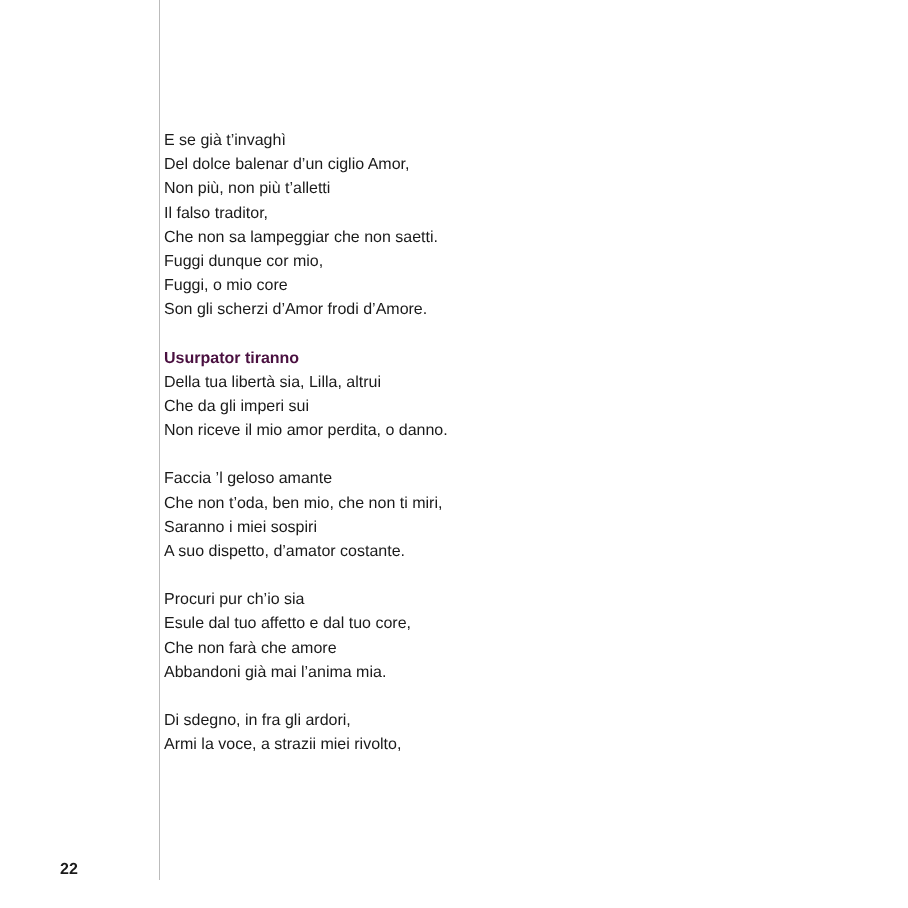E se già t’invaghì
Del dolce balenar d’un ciglio Amor,
Non più, non più t’alletti
Il falso traditor,
Che non sa lampeggiar che non saetti.
Fuggi dunque cor mio,
Fuggi, o mio core
Son gli scherzi d’Amor frodi d’Amore.
Usurpator tiranno
Della tua libertà sia, Lilla, altrui
Che da gli imperi sui
Non riceve il mio amor perdita, o danno.
Faccia ’l geloso amante
Che non t’oda, ben mio, che non ti miri,
Saranno i miei sospiri
A suo dispetto, d’amator costante.
Procuri pur ch’io sia
Esule dal tuo affetto e dal tuo core,
Che non farà che amore
Abbandoni già mai l’anima mia.
Di sdegno, in fra gli ardori,
Armi la voce, a strazii miei rivolto,
22